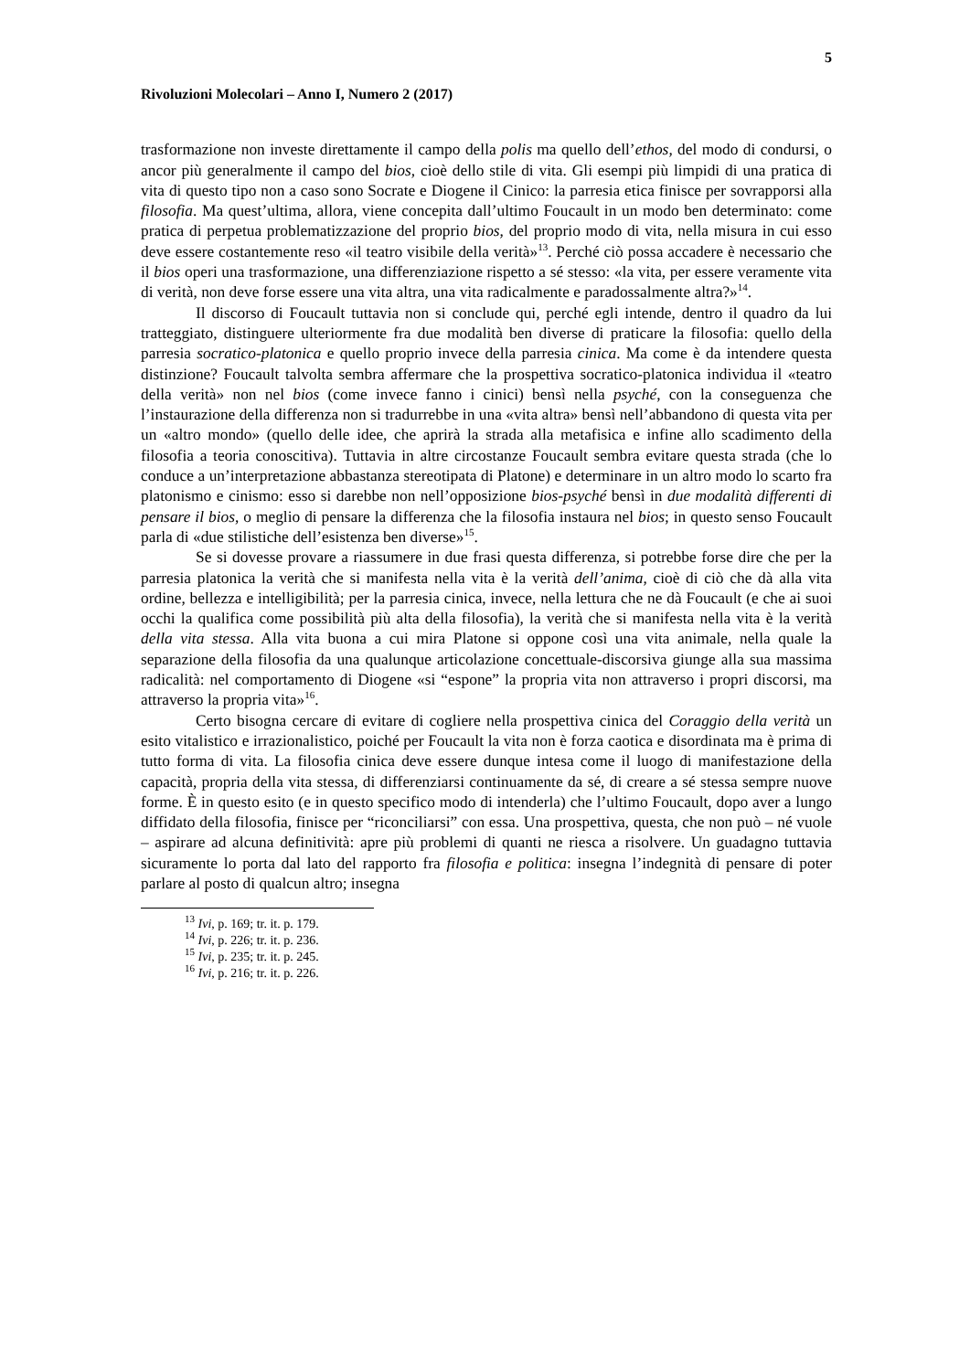5
Rivoluzioni Molecolari – Anno I, Numero 2 (2017)
trasformazione non investe direttamente il campo della polis ma quello dell’ethos, del modo di condursi, o ancor più generalmente il campo del bios, cioè dello stile di vita. Gli esempi più limpidi di una pratica di vita di questo tipo non a caso sono Socrate e Diogene il Cinico: la parresia etica finisce per sovrapporsi alla filosofia. Ma quest’ultima, allora, viene concepita dall’ultimo Foucault in un modo ben determinato: come pratica di perpetua problematizzazione del proprio bios, del proprio modo di vita, nella misura in cui esso deve essere costantemente reso «il teatro visibile della verità»<sup>13</sup>. Perché ciò possa accadere è necessario che il bios operi una trasformazione, una differenziazione rispetto a sé stesso: «la vita, per essere veramente vita di verità, non deve forse essere una vita altra, una vita radicalmente e paradossalmente altra?»<sup>14</sup>.
Il discorso di Foucault tuttavia non si conclude qui, perché egli intende, dentro il quadro da lui tratteggiato, distinguere ulteriormente fra due modalità ben diverse di praticare la filosofia: quello della parresia socratico-platonica e quello proprio invece della parresia cinica. Ma come è da intendere questa distinzione? Foucault talvolta sembra affermare che la prospettiva socratico-platonica individua il «teatro della verità» non nel bios (come invece fanno i cinici) bensì nella psyché, con la conseguenza che l’instaurazione della differenza non si tradurrebbe in una «vita altra» bensì nell’abbandono di questa vita per un «altro mondo» (quello delle idee, che aprirà la strada alla metafisica e infine allo scadimento della filosofia a teoria conoscitiva). Tuttavia in altre circostanze Foucault sembra evitare questa strada (che lo conduce a un’interpretazione abbastanza stereotipata di Platone) e determinare in un altro modo lo scarto fra platonismo e cinismo: esso si darebbe non nell’opposizione bios-psyché bensì in due modalità differenti di pensare il bios, o meglio di pensare la differenza che la filosofia instaura nel bios; in questo senso Foucault parla di «due stilistiche dell’esistenza ben diverse»<sup>15</sup>.
Se si dovesse provare a riassumere in due frasi questa differenza, si potrebbe forse dire che per la parresia platonica la verità che si manifesta nella vita è la verità dell’anima, cioè di ciò che dà alla vita ordine, bellezza e intelligibilità; per la parresia cinica, invece, nella lettura che ne dà Foucault (e che ai suoi occhi la qualifica come possibilità più alta della filosofia), la verità che si manifesta nella vita è la verità della vita stessa. Alla vita buona a cui mira Platone si oppone così una vita animale, nella quale la separazione della filosofia da una qualunque articolazione concettuale-discorsiva giunge alla sua massima radicalità: nel comportamento di Diogene «si “espone” la propria vita non attraverso i propri discorsi, ma attraverso la propria vita»<sup>16</sup>.
Certo bisogna cercare di evitare di cogliere nella prospettiva cinica del Coraggio della verità un esito vitalistico e irrazionalistico, poiché per Foucault la vita non è forza caotica e disordinata ma è prima di tutto forma di vita. La filosofia cinica deve essere dunque intesa come il luogo di manifestazione della capacità, propria della vita stessa, di differenziarsi continuamente da sé, di creare a sé stessa sempre nuove forme. È in questo esito (e in questo specifico modo di intenderla) che l’ultimo Foucault, dopo aver a lungo diffidato della filosofia, finisce per “riconciliarsi” con essa. Una prospettiva, questa, che non può – né vuole – aspirare ad alcuna definitività: apre più problemi di quanti ne riesca a risolvere. Un guadagno tuttavia sicuramente lo porta dal lato del rapporto fra filosofia e politica: insegna l’indegnità di pensare di poter parlare al posto di qualcun altro; insegna
<sup>13</sup> Ivi, p. 169; tr. it. p. 179.
<sup>14</sup> Ivi, p. 226; tr. it. p. 236.
<sup>15</sup> Ivi, p. 235; tr. it. p. 245.
<sup>16</sup> Ivi, p. 216; tr. it. p. 226.